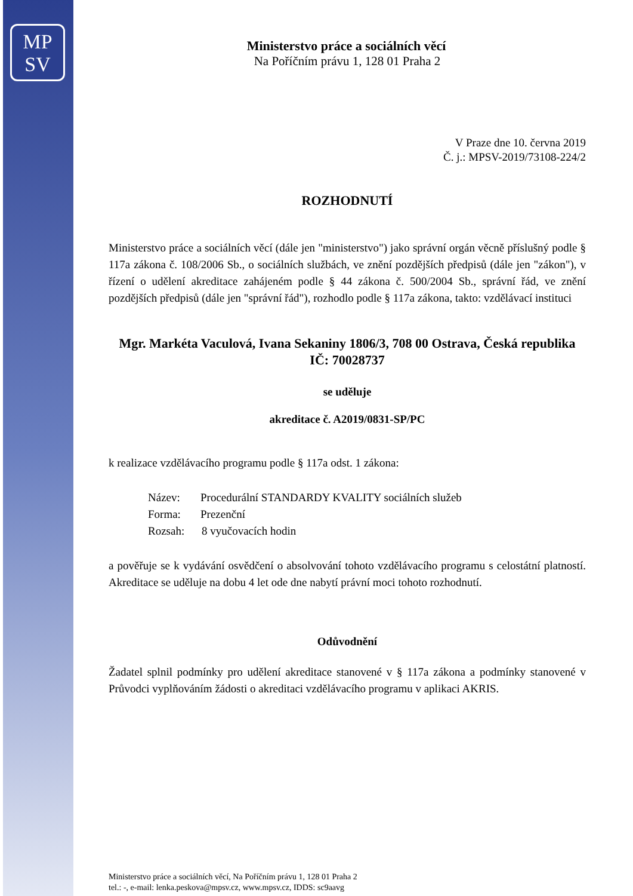MP
SV
Ministerstvo práce a sociálních věcí
Na Poříčním právu 1, 128 01 Praha 2
V Praze dne 10. června 2019
Č. j.: MPSV-2019/73108-224/2
ROZHODNUTÍ
Ministerstvo práce a sociálních věcí (dále jen "ministerstvo") jako správní orgán věcně příslušný podle § 117a zákona č. 108/2006 Sb., o sociálních službách, ve znění pozdějších předpisů (dále jen "zákon"), v řízení o udělení akreditace zahájeném podle § 44 zákona č. 500/2004 Sb., správní řád, ve znění pozdějších předpisů (dále jen "správní řád"), rozhodlo podle § 117a zákona, takto: vzdělávací instituci
Mgr. Markéta Vaculová, Ivana Sekaniny 1806/3, 708 00 Ostrava, Česká republika
IČ: 70028737
se uděluje
akreditace č. A2019/0831-SP/PC
k realizace vzdělávacího programu podle § 117a odst. 1 zákona:
Název: Procedurální STANDARDY KVALITY sociálních služeb
Forma: Prezenční
Rozsah: 8 vyučovacích hodin
a pověřuje se k vydávání osvědčení o absolvování tohoto vzdělávacího programu s celostátní platností. Akreditace se uděluje na dobu 4 let ode dne nabytí právní moci tohoto rozhodnutí.
Odůvodnění
Žadatel splnil podmínky pro udělení akreditace stanovené v § 117a zákona a podmínky stanovené v Průvodci vyplňováním žádosti o akreditaci vzdělávacího programu v aplikaci AKRIS.
Ministerstvo práce a sociálních věcí, Na Poříčním právu 1, 128 01 Praha 2
tel.: -, e-mail: lenka.peskova@mpsv.cz, www.mpsv.cz, IDDS: sc9aavg